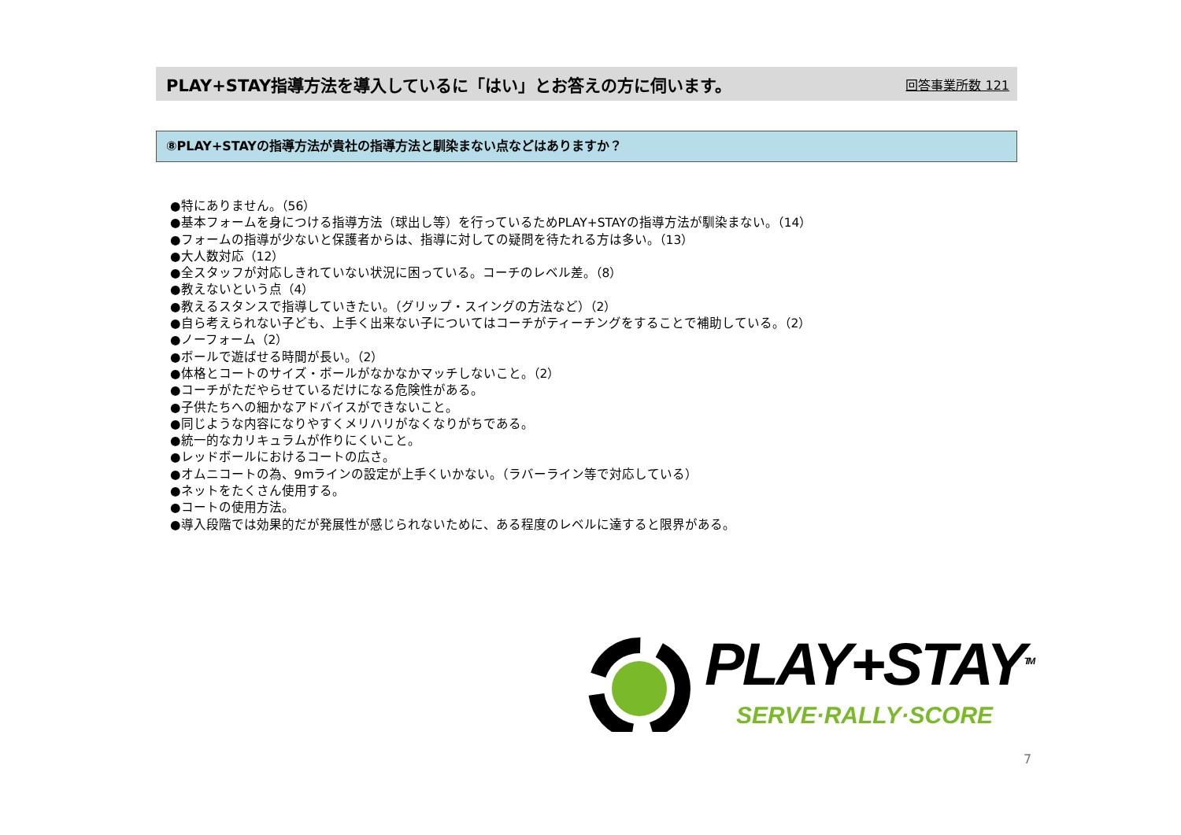PLAY+STAY指導方法を導入しているに「はい」とお答えの方に伺います。
回答事業所数 121
⑧PLAY+STAYの指導方法が貴社の指導方法と馴染まない点などはありますか？
●特にありません。（56）
●基本フォームを身につける指導方法（球出し等）を行っているためPLAY+STAYの指導方法が馴染まない。（14）
●フォームの指導が少ないと保護者からは、指導に対しての疑問を待たれる方は多い。（13）
●大人数対応（12）
●全スタッフが対応しきれていない状況に困っている。コーチのレベル差。（8）
●教えないという点（4）
●教えるスタンスで指導していきたい。（グリップ・スイングの方法など）（2）
●自ら考えられない子ども、上手く出来ない子についてはコーチがティーチングをすることで補助している。（2）
●ノーフォーム（2）
●ボールで遊ばせる時間が長い。（2）
●体格とコートのサイズ・ボールがなかなかマッチしないこと。（2）
●コーチがただやらせているだけになる危険性がある。
●子供たちへの細かなアドバイスができないこと。
●同じような内容になりやすくメリハリがなくなりがちである。
●統一的なカリキュラムが作りにくいこと。
●レッドボールにおけるコートの広さ。
●オムニコートの為、9mラインの設定が上手くいかない。（ラバーライン等で対応している）
●ネットをたくさん使用する。
●コートの使用方法。
●導入段階では効果的だが発展性が感じられないために、ある程度のレベルに達すると限界がある。
PLAY+STAY<sup>TM</sup>
SERVE·RALLY·SCORE
7